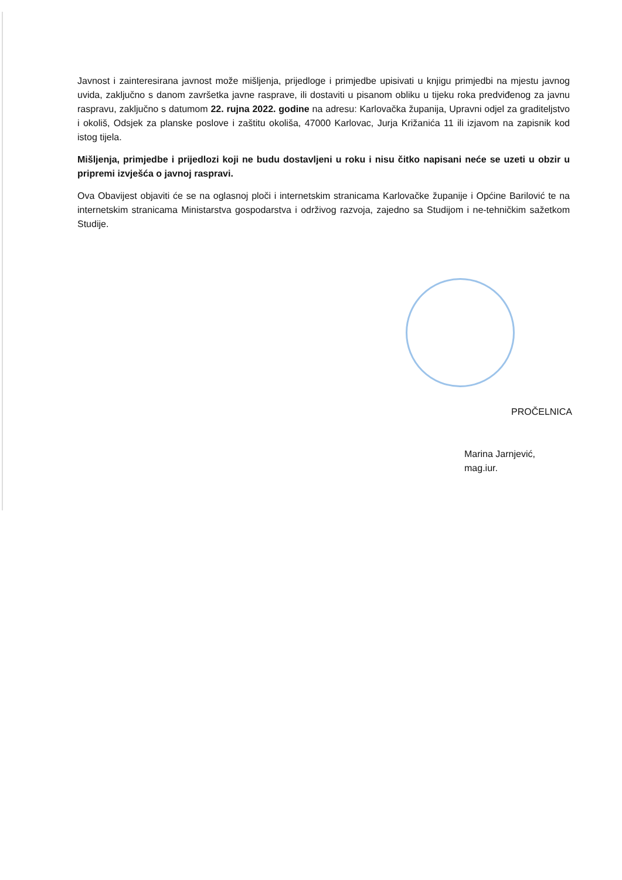Javnost i zainteresirana javnost može mišljenja, prijedloge i primjedbe upisivati u knjigu primjedbi na mjestu javnog uvida, zaključno s danom završetka javne rasprave, ili dostaviti u pisanom obliku u tijeku roka predviđenog za javnu raspravu, zaključno s datumom 22. rujna 2022. godine na adresu: Karlovačka županija, Upravni odjel za graditeljstvo i okoliš, Odsjek za planske poslove i zaštitu okoliša, 47000 Karlovac, Jurja Križanića 11 ili izjavom na zapisnik kod istog tijela.
Mišljenja, primjedbe i prijedlozi koji ne budu dostavljeni u roku i nisu čitko napisani neće se uzeti u obzir u pripremi izvješća o javnoj raspravi.
Ova Obavijest objaviti će se na oglasnoj ploči i internetskim stranicama Karlovačke županije i Općine Barilović te na internetskim stranicama Ministarstva gospodarstva i održivog razvoja, zajedno sa Studijom i ne-tehničkim sažetkom Studije.
PROČELNICA
Marina Jarnjević, mag.iur.